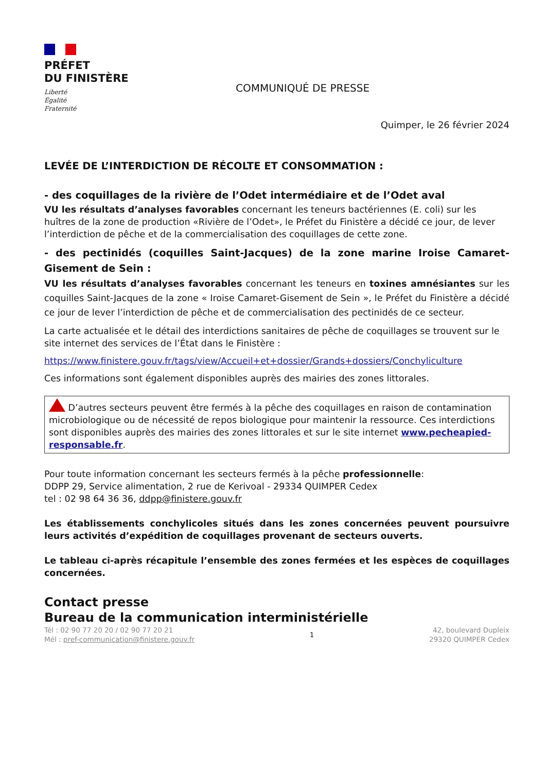PRÉFET
DU FINISTÈRE
Liberté
Égalité
Fraternité
COMMUNIQUÉ DE PRESSE
Quimper, le 26 février 2024
LEVÉE DE L’INTERDICTION DE RÉCOLTE ET CONSOMMATION :
- des coquillages de la rivière de l’Odet intermédiaire et de l’Odet aval
VU les résultats d’analyses favorables concernant les teneurs bactériennes (E. coli) sur les huîtres de la zone de production «Rivière de l’Odet», le Préfet du Finistère a décidé ce jour, de lever l’interdiction de pêche et de la commercialisation des coquillages de cette zone.
- des pectinidés (coquilles Saint-Jacques) de la zone marine Iroise Camaret-Gisement de Sein :
VU les résultats d’analyses favorables concernant les teneurs en toxines amnésiantes sur les coquilles Saint-Jacques de la zone « Iroise Camaret-Gisement de Sein », le Préfet du Finistère a décidé ce jour de lever l’interdiction de pêche et de commercialisation des pectinidés de ce secteur.
La carte actualisée et le détail des interdictions sanitaires de pêche de coquillages se trouvent sur le site internet des services de l’État dans le Finistère :
https://www.finistere.gouv.fr/tags/view/Accueil+et+dossier/Grands+dossiers/Conchyliculture
Ces informations sont également disponibles auprès des mairies des zones littorales.
D’autres secteurs peuvent être fermés à la pêche des coquillages en raison de contamination microbiologique ou de nécessité de repos biologique pour maintenir la ressource. Ces interdictions sont disponibles auprès des mairies des zones littorales et sur le site internet www.pecheapied-responsable.fr.
Pour toute information concernant les secteurs fermés à la pêche professionnelle:
DDPP 29, Service alimentation, 2 rue de Kerivoal - 29334 QUIMPER Cedex
tel : 02 98 64 36 36, ddpp@finistere.gouv.fr
Les établissements conchylicoles situés dans les zones concernées peuvent poursuivre leurs activités d’expédition de coquillages provenant de secteurs ouverts.
Le tableau ci-après récapitule l’ensemble des zones fermées et les espèces de coquillages concernées.
Contact presse
Bureau de la communication interministérielle
Tél : 02 90 77 20 20 / 02 90 77 20 21
Mél : pref-communication@finistere.gouv.fr
1
42, boulevard Dupleix
29320 QUIMPER Cedex